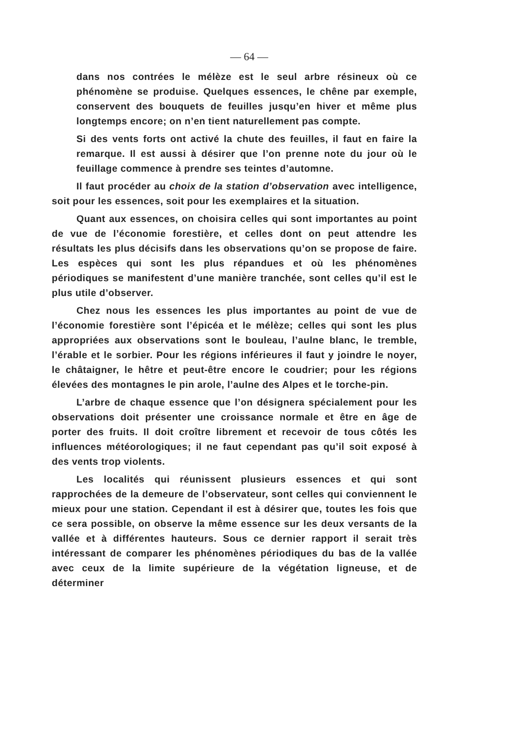— 64 —
dans nos contrées le mélèze est le seul arbre résineux où ce phénomène se produise. Quelques essences, le chêne par exemple, conservent des bouquets de feuilles jusqu’en hiver et même plus longtemps encore; on n’en tient naturellement pas compte.
Si des vents forts ont activé la chute des feuilles, il faut en faire la remarque. Il est aussi à désirer que l’on prenne note du jour où le feuillage commence à prendre ses teintes d’automne.
Il faut procéder au choix de la station d’observation avec intelligence, soit pour les essences, soit pour les exemplaires et la situation.
Quant aux essences, on choisira celles qui sont importantes au point de vue de l’économie forestière, et celles dont on peut attendre les résultats les plus décisifs dans les observations qu’on se propose de faire. Les espèces qui sont les plus répandues et où les phénomènes périodiques se manifestent d’une manière tranchée, sont celles qu’il est le plus utile d’observer.
Chez nous les essences les plus importantes au point de vue de l’économie forestière sont l’épicéa et le mélèze; celles qui sont les plus appropriées aux observations sont le bouleau, l’aulne blanc, le tremble, l’érable et le sorbier. Pour les régions inférieures il faut y joindre le noyer, le châtaigner, le hêtre et peut-être encore le coudrier; pour les régions élevées des montagnes le pin arole, l’aulne des Alpes et le torche-pin.
L’arbre de chaque essence que l’on désignera spécialement pour les observations doit présenter une croissance normale et être en âge de porter des fruits. Il doit croître librement et recevoir de tous côtés les influences météorologiques; il ne faut cependant pas qu’il soit exposé à des vents trop violents.
Les localités qui réunissent plusieurs essences et qui sont rapprochées de la demeure de l’observateur, sont celles qui conviennent le mieux pour une station. Cependant il est à désirer que, toutes les fois que ce sera possible, on observe la même essence sur les deux versants de la vallée et à différentes hauteurs. Sous ce dernier rapport il serait très intéressant de comparer les phénomènes périodiques du bas de la vallée avec ceux de la limite supérieure de la végétation ligneuse, et de déterminer